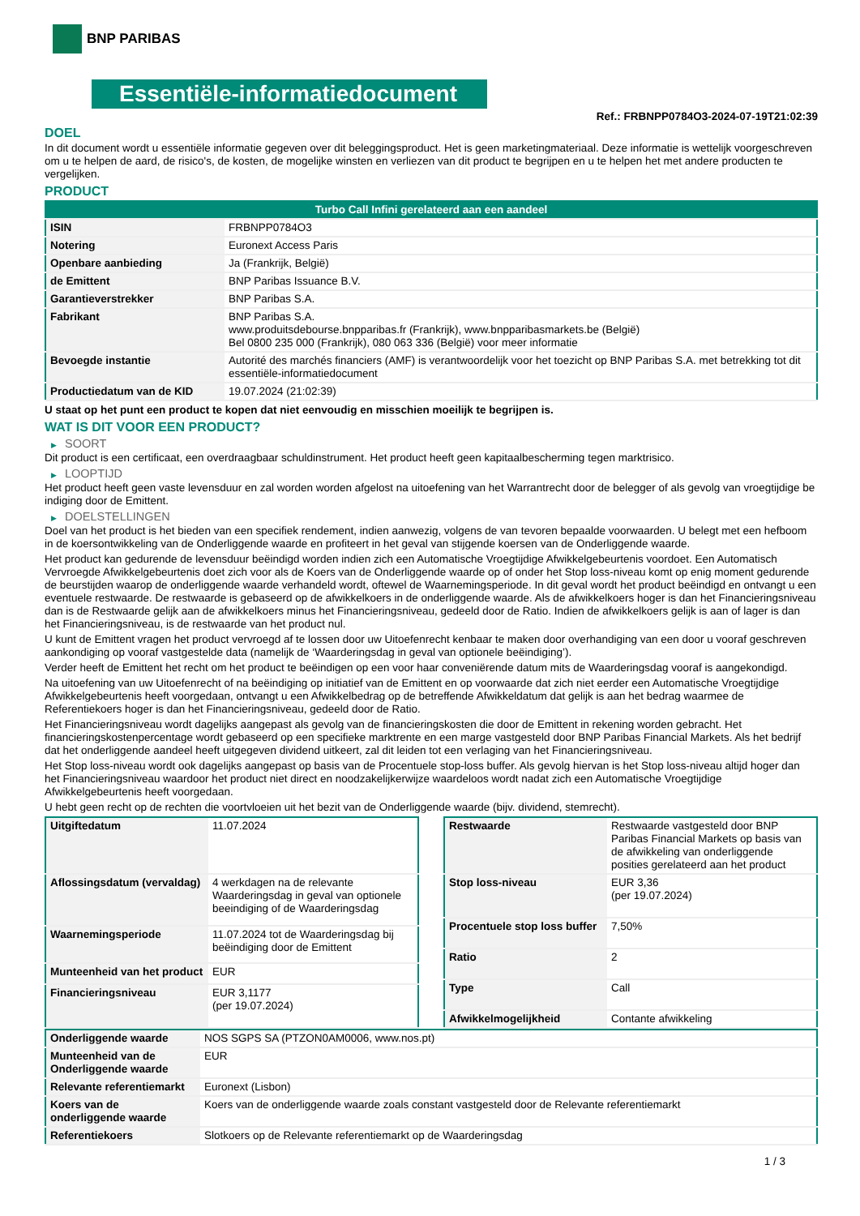BNP PARIBAS
Essentiële-informatiedocument
Ref.: FRBNPP0784O3-2024-07-19T21:02:39
DOEL
In dit document wordt u essentiële informatie gegeven over dit beleggingsproduct. Het is geen marketingmateriaal. Deze informatie is wettelijk voorgeschreven om u te helpen de aard, de risico's, de kosten, de mogelijke winsten en verliezen van dit product te begrijpen en u te helpen het met andere producten te vergelijken.
PRODUCT
| Turbo Call Infini gerelateerd aan een aandeel | |
| ISIN | FRBNPP0784O3 |
| Notering | Euronext Access Paris |
| Openbare aanbieding | Ja (Frankrijk, België) |
| de Emittent | BNP Paribas Issuance B.V. |
| Garantieverstrekker | BNP Paribas S.A. |
| Fabrikant | BNP Paribas S.A. www.produitsdebourse.bnpparibas.fr (Frankrijk), www.bnpparibasmarkets.be (België) Bel 0800 235 000 (Frankrijk), 080 063 336 (België) voor meer informatie |
| Bevoegde instantie | Autorité des marchés financiers (AMF) is verantwoordelijk voor het toezicht op BNP Paribas S.A. met betrekking tot dit essentiële-informatiedocument |
| Productiedatum van de KID | 19.07.2024 (21:02:39) |
U staat op het punt een product te kopen dat niet eenvoudig en misschien moeilijk te begrijpen is.
WAT IS DIT VOOR EEN PRODUCT?
▶ SOORT
Dit product is een certificaat, een overdraagbaar schuldinstrument. Het product heeft geen kapitaalbescherming tegen marktrisico.
▶ LOOPTIJD
Het product heeft geen vaste levensduur en zal worden worden afgelost na uitoefening van het Warrantrecht door de belegger of als gevolg van vroegtijdige be indiging door de Emittent.
▶ DOELSTELLINGEN
Doel van het product is het bieden van een specifiek rendement, indien aanwezig, volgens de van tevoren bepaalde voorwaarden. U belegt met een hefboom in de koersontwikkeling van de Onderliggende waarde en profiteert in het geval van stijgende koersen van de Onderliggende waarde.
Het product kan gedurende de levensduur beëindigd worden indien zich een Automatische Vroegtijdige Afwikkelgebeurtenis voordoet. Een Automatisch Vervroegde Afwikkelgebeurtenis doet zich voor als de Koers van de Onderliggende waarde op of onder het Stop loss-niveau komt op enig moment gedurende de beurstijden waarop de onderliggende waarde verhandeld wordt, oftewel de Waarnemingsperiode. In dit geval wordt het product beëindigd en ontvangt u een eventuele restwaarde. De restwaarde is gebaseerd op de afwikkelkoers in de onderliggende waarde. Als de afwikkelkoers hoger is dan het Financieringsniveau dan is de Restwaarde gelijk aan de afwikkelkoers minus het Financieringsniveau, gedeeld door de Ratio. Indien de afwikkelkoers gelijk is aan of lager is dan het Financieringsniveau, is de restwaarde van het product nul.
U kunt de Emittent vragen het product vervroegd af te lossen door uw Uitoefenrecht kenbaar te maken door overhandiging van een door u vooraf geschreven aankondiging op vooraf vastgestelde data (namelijk de ‘Waarderingsdag in geval van optionele beëindiging’).
Verder heeft de Emittent het recht om het product te beëindigen op een voor haar conveniërende datum mits de Waarderingsdag vooraf is aangekondigd.
Na uitoefening van uw Uitoefenrecht of na beëindiging op initiatief van de Emittent en op voorwaarde dat zich niet eerder een Automatische Vroegtijdige Afwikkelgebeurtenis heeft voorgedaan, ontvangt u een Afwikkelbedrag op de betreffende Afwikkeldatum dat gelijk is aan het bedrag waarmee de Referentiekoers hoger is dan het Financieringsniveau, gedeeld door de Ratio.
Het Financieringsniveau wordt dagelijks aangepast als gevolg van de financieringskosten die door de Emittent in rekening worden gebracht. Het financieringskostenpercentage wordt gebaseerd op een specifieke marktrente en een marge vastgesteld door BNP Paribas Financial Markets. Als het bedrijf dat het onderliggende aandeel heeft uitgegeven dividend uitkeert, zal dit leiden tot een verlaging van het Financieringsniveau.
Het Stop loss-niveau wordt ook dagelijks aangepast op basis van de Procentuele stop-loss buffer. Als gevolg hiervan is het Stop loss-niveau altijd hoger dan het Financieringsniveau waardoor het product niet direct en noodzakelijkerwijze waardeloos wordt nadat zich een Automatische Vroegtijdige Afwikkelgebeurtenis heeft voorgedaan.
U hebt geen recht op de rechten die voortvloeien uit het bezit van de Onderliggende waarde (bijv. dividend, stemrecht).
| Uitgiftedatum | 11.07.2024 |
| Aflossingsdatum (vervaldag) | 4 werkdagen na de relevante Waarderingsdag in geval van optionele beeindiging of de Waarderingsdag |
| Waarnemingsperiode | 11.07.2024 tot de Waarderingsdag bij beëindiging door de Emittent |
| Munteenheid van het product | EUR |
| Financieringsniveau | EUR 3,1177 (per 19.07.2024) |
| Restwaarde | Restwaarde vastgesteld door BNP Paribas Financial Markets op basis van de afwikkeling van onderliggende posities gerelateerd aan het product |
| Stop loss-niveau | EUR 3,36 (per 19.07.2024) |
| Procentuele stop loss buffer | 7,50% |
| Ratio | 2 |
| Type | Call |
| Afwikkelmogelijkheid | Contante afwikkeling |
| Onderliggende waarde | NOS SGPS SA (PTZON0AM0006, www.nos.pt) |
| Munteenheid van de Onderliggende waarde | EUR |
| Relevante referentiemarkt | Euronext (Lisbon) |
| Koers van de onderliggende waarde | Koers van de onderliggende waarde zoals constant vastgesteld door de Relevante referentiemarkt |
| Referentiekoers | Slotkoers op de Relevante referentiemarkt op de Waarderingsdag |
1 / 3